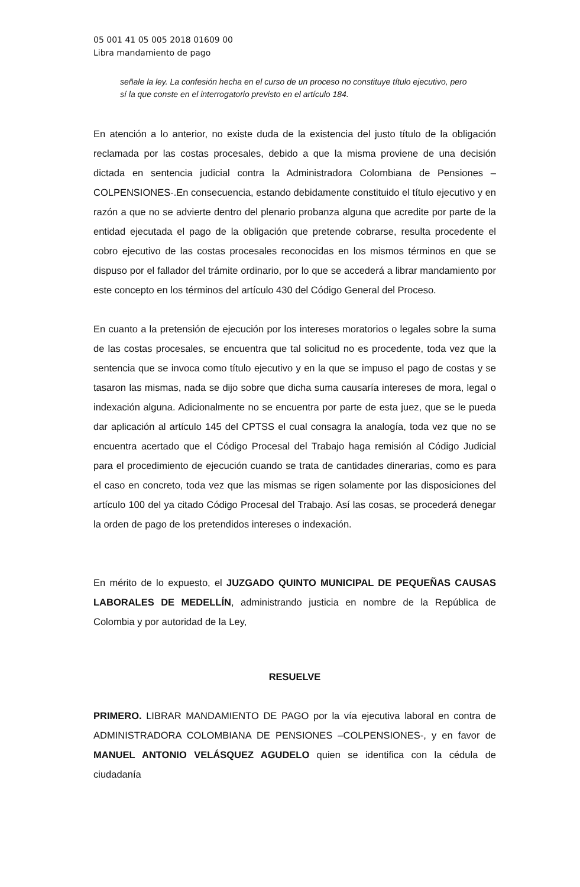05 001 41 05 005 2018 01609 00
Libra mandamiento de pago
señale la ley. La confesión hecha en el curso de un proceso no constituye título ejecutivo, pero sí la que conste en el interrogatorio previsto en el artículo 184.
En atención a lo anterior, no existe duda de la existencia del justo título de la obligación reclamada por las costas procesales, debido a que la misma proviene de una decisión dictada en sentencia judicial contra la Administradora Colombiana de Pensiones –COLPENSIONES-.En consecuencia, estando debidamente constituido el título ejecutivo y en razón a que no se advierte dentro del plenario probanza alguna que acredite por parte de la entidad ejecutada el pago de la obligación que pretende cobrarse, resulta procedente el cobro ejecutivo de las costas procesales reconocidas en los mismos términos en que se dispuso por el fallador del trámite ordinario, por lo que se accederá a librar mandamiento por este concepto en los términos del artículo 430 del Código General del Proceso.
En cuanto a la pretensión de ejecución por los intereses moratorios o legales sobre la suma de las costas procesales, se encuentra que tal solicitud no es procedente, toda vez que la sentencia que se invoca como título ejecutivo y en la que se impuso el pago de costas y se tasaron las mismas, nada se dijo sobre que dicha suma causaría intereses de mora, legal o indexación alguna. Adicionalmente no se encuentra por parte de esta juez, que se le pueda dar aplicación al artículo 145 del CPTSS el cual consagra la analogía, toda vez que no se encuentra acertado que el Código Procesal del Trabajo haga remisión al Código Judicial para el procedimiento de ejecución cuando se trata de cantidades dinerarias, como es para el caso en concreto, toda vez que las mismas se rigen solamente por las disposiciones del artículo 100 del ya citado Código Procesal del Trabajo. Así las cosas, se procederá denegar la orden de pago de los pretendidos intereses o indexación.
En mérito de lo expuesto, el JUZGADO QUINTO MUNICIPAL DE PEQUEÑAS CAUSAS LABORALES DE MEDELLÍN, administrando justicia en nombre de la República de Colombia y por autoridad de la Ley,
RESUELVE
PRIMERO. LIBRAR MANDAMIENTO DE PAGO por la vía ejecutiva laboral en contra de ADMINISTRADORA COLOMBIANA DE PENSIONES –COLPENSIONES-, y en favor de MANUEL ANTONIO VELÁSQUEZ AGUDELO quien se identifica con la cédula de ciudadanía